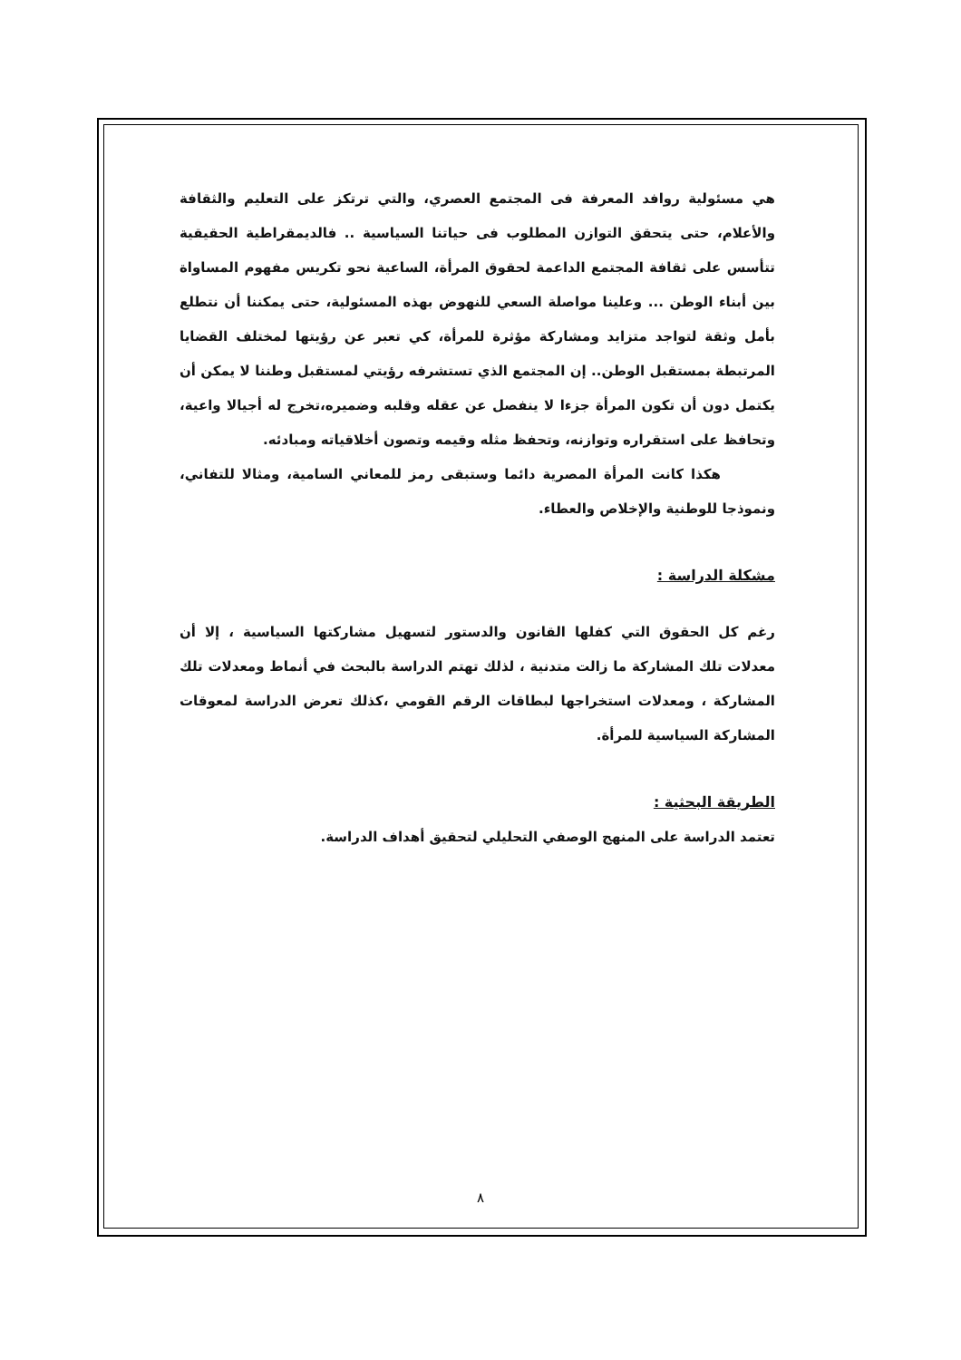هي مسئولية روافد المعرفة فى المجتمع العصري، والتي ترتكز على التعليم والثقافة والأعلام، حتى يتحقق التوازن المطلوب فى حياتنا السياسية .. فالديمقراطية الحقيقية تتأسس على ثقافة المجتمع الداعمة لحقوق المرأة، الساعية نحو تكريس مفهوم المساواة بين أبناء الوطن ... وعلينا مواصلة السعي للنهوض بهذه المسئولية، حتى يمكننا أن نتطلع بأمل وثقة لتواجد متزايد ومشاركة مؤثرة للمرأة، كي تعبر عن رؤيتها لمختلف القضايا المرتبطة بمستقبل الوطن.. إن المجتمع الذي تستشرفه رؤيتي لمستقبل وطننا لا يمكن أن يكتمل دون أن تكون المرأة جزءا لا ينفصل عن عقله وقلبه وضميره،تخرج له أجيالا واعية، وتحافظ على استقراره وتوازنه، وتحفظ مثله وقيمه وتصون أخلاقياته ومبادئه.
هكذا كانت المرأة المصرية دائما وستبقى رمز للمعاني السامية، ومثالا للتفاني، ونموذجا للوطنية والإخلاص والعطاء.
مشكلة الدراسة :
رغم كل الحقوق التي كفلها القانون والدستور لتسهيل مشاركتها السياسية ، إلا أن معدلات تلك المشاركة ما زالت متدنية ، لذلك تهتم الدراسة بالبحث في أنماط ومعدلات تلك المشاركة ، ومعدلات استخراجها لبطاقات الرقم القومي ،كذلك تعرض الدراسة لمعوقات المشاركة السياسية للمرأة.
الطريقة البحثية :
تعتمد الدراسة على المنهج الوصفي التحليلي لتحقيق أهداف الدراسة.
٨